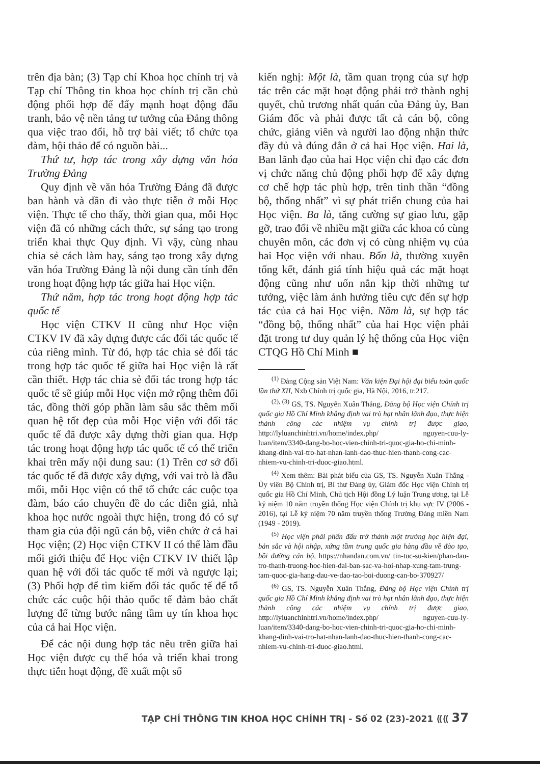trên địa bàn; (3) Tạp chí Khoa học chính trị và Tạp chí Thông tin khoa học chính trị cần chủ động phối hợp để đẩy mạnh hoạt động đấu tranh, bảo vệ nền tảng tư tưởng của Đảng thông qua việc trao đổi, hỗ trợ bài viết; tổ chức tọa đàm, hội thảo để có nguồn bài...
Thứ tư, hợp tác trong xây dựng văn hóa Trường Đảng
Quy định về văn hóa Trường Đảng đã được ban hành và dần đi vào thực tiễn ở mỗi Học viện. Thực tế cho thấy, thời gian qua, mỗi Học viện đã có những cách thức, sự sáng tạo trong triển khai thực Quy định. Vì vậy, cùng nhau chia sẻ cách làm hay, sáng tạo trong xây dựng văn hóa Trường Đảng là nội dung cần tính đến trong hoạt động hợp tác giữa hai Học viện.
Thứ năm, hợp tác trong hoạt động hợp tác quốc tế
Học viện CTKV II cũng như Học viện CTKV IV đã xây dựng được các đối tác quốc tế của riêng mình. Từ đó, hợp tác chia sẻ đối tác trong hợp tác quốc tế giữa hai Học viện là rất cần thiết. Hợp tác chia sẻ đối tác trong hợp tác quốc tế sẽ giúp mỗi Học viện mở rộng thêm đối tác, đồng thời góp phần làm sâu sắc thêm mối quan hệ tốt đẹp của mỗi Học viện với đối tác quốc tế đã được xây dựng thời gian qua. Hợp tác trong hoạt động hợp tác quốc tế có thể triển khai trên mấy nội dung sau: (1) Trên cơ sở đối tác quốc tế đã được xây dựng, với vai trò là đầu mối, mỗi Học viện có thể tổ chức các cuộc tọa đàm, báo cáo chuyên đề do các diễn giả, nhà khoa học nước ngoài thực hiện, trong đó có sự tham gia của đội ngũ cán bộ, viên chức ở cả hai Học viện; (2) Học viện CTKV II có thể làm đầu mối giới thiệu để Học viện CTKV IV thiết lập quan hệ với đối tác quốc tế mới và ngược lại; (3) Phối hợp để tìm kiếm đối tác quốc tế để tổ chức các cuộc hội thảo quốc tế đảm bảo chất lượng để từng bước nâng tầm uy tín khoa học của cả hai Học viện.
Để các nội dung hợp tác nêu trên giữa hai Học viện được cụ thể hóa và triển khai trong thực tiễn hoạt động, đề xuất một số
kiến nghị: Một là, tầm quan trọng của sự hợp tác trên các mặt hoạt động phải trở thành nghị quyết, chủ trương nhất quán của Đảng ủy, Ban Giám đốc và phải được tất cả cán bộ, công chức, giảng viên và người lao động nhận thức đầy đủ và đúng đắn ở cả hai Học viện. Hai là, Ban lãnh đạo của hai Học viện chỉ đạo các đơn vị chức năng chủ động phối hợp để xây dựng cơ chế hợp tác phù hợp, trên tinh thần “đồng bộ, thống nhất” vì sự phát triển chung của hai Học viện. Ba là, tăng cường sự giao lưu, gặp gỡ, trao đổi về nhiều mặt giữa các khoa có cùng chuyên môn, các đơn vị có cùng nhiệm vụ của hai Học viện với nhau. Bốn là, thường xuyên tổng kết, đánh giá tính hiệu quả các mặt hoạt động cũng như uốn nắn kịp thời những tư tưởng, việc làm ảnh hưởng tiêu cực đến sự hợp tác của cả hai Học viện. Năm là, sự hợp tác “đồng bộ, thống nhất” của hai Học viện phải đặt trong tư duy quản lý hệ thống của Học viện CTQG Hồ Chí Minh ■
<sup>(1)</sup> Đảng Cộng sản Việt Nam: Văn kiện Đại hội đại biểu toàn quốc lần thứ XII, Nxb Chính trị quốc gia, Hà Nội, 2016, tr.217.
<sup>(2), (3)</sup> GS, TS. Nguyễn Xuân Thắng, Đảng bộ Học viện Chính trị quốc gia Hồ Chí Minh khẳng định vai trò hạt nhân lãnh đạo, thực hiện thành công các nhiệm vụ chính trị được giao, http://lyluanchinhtri.vn/home/index.php/ nguyen-cuu-ly-luan/item/3340-dang-bo-hoc-vien-chinh-tri-quoc-gia-ho-chi-minh-khang-dinh-vai-tro-hat-nhan-lanh-dao-thuc-hien-thanh-cong-cac-nhiem-vu-chinh-tri-duoc-giao.html.
<sup>(4)</sup> Xem thêm: Bài phát biểu của GS, TS. Nguyễn Xuân Thắng - Ủy viên Bộ Chính trị, Bí thư Đảng ủy, Giám đốc Học viện Chính trị quốc gia Hồ Chí Minh, Chủ tịch Hội đồng Lý luận Trung ương, tại Lễ kỷ niệm 10 năm truyền thống Học viện Chính trị khu vực IV (2006 - 2016), tại Lễ kỷ niệm 70 năm truyền thống Trường Đảng miền Nam (1949 - 2019).
<sup>(5)</sup> Học viện phải phấn đấu trở thành một trường học hiện đại, bản sắc và hội nhập, xứng tầm trung quốc gia hàng đầu về đào tạo, bồi dưỡng cán bộ, https://nhandan.com.vn/ tin-tuc-su-kien/phan-dau-tro-thanh-truong-hoc-hien-dai-ban-sac-va-hoi-nhap-xung-tam-trung-tam-quoc-gia-hang-dau-ve-dao-tao-boi-duong-can-bo-370927/
<sup>(6)</sup> GS, TS. Nguyễn Xuân Thắng, Đảng bộ Học viện Chính trị quốc gia Hồ Chí Minh khẳng định vai trò hạt nhân lãnh đạo, thực hiện thành công các nhiệm vụ chính trị được giao, http://lyluanchinhtri.vn/home/index.php/ nguyen-cuu-ly-luan/item/3340-dang-bo-hoc-vien-chinh-tri-quoc-gia-ho-chi-minh-khang-dinh-vai-tro-hat-nhan-lanh-dao-thuc-hien-thanh-cong-cac-nhiem-vu-chinh-tri-duoc-giao.html.
TẠP CHÍ THÔNG TIN KHOA HỌC CHÍNH TRỊ - Số 02 (23)-2021 ⟪⟪ 37